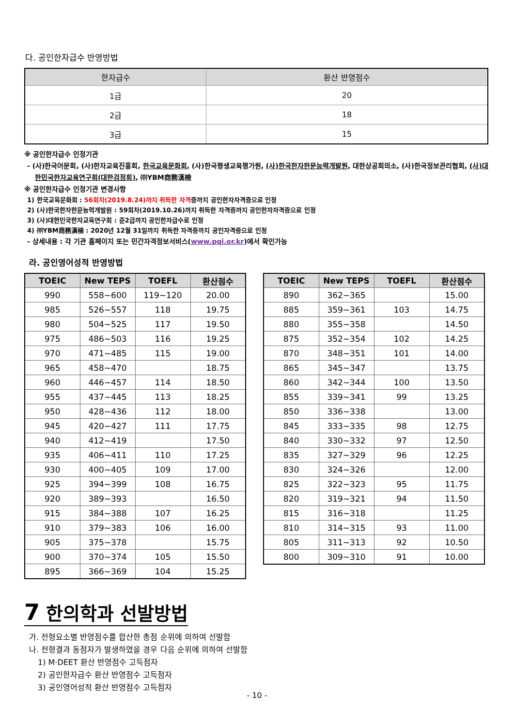다. 공인한자급수 반영방법
| 한자급수 | 환산 반영점수 |
| --- | --- |
| 1급 | 20 |
| 2급 | 18 |
| 3급 | 15 |
※ 공인한자급수 인정기관
- (사)한국어문회, (사)한자교육진흥회, 한국교육문화회, (사)한국평생교육평가원, (사)한국한자한문능력개발원, 대한상공회의소, (사)한국정보관리협회, (사)대한민국한자교육연구회(대한검정회), ㈜YBM商務漢檢
※ 공인한자급수 인정기관 변경사항
1) 한국교육문화회 : 56회차(2019.8.24)까지 취득한 자격증까지 공인한자자격증으로 인정
2) (사)한국한자한문능력개발원 : 59회차(2019.10.26)까지 취득한 자격증까지 공인한자자격증으로 인정
3) (사)대한민국한자교육연구회 : 준2급까지 공인한자급수로 인정
4) ㈜YBM商務漢檢 : 2020년 12월 31일까지 취득한 자격증까지 공인자격증으로 인정
- 상세내용 : 각 기관 홈페이지 또는 민간자격정보서비스(www.pqi.or.kr)에서 확인가능
라. 공인영어성적 반영방법
| TOEIC | New TEPS | TOEFL | 환산점수 |
| --- | --- | --- | --- |
| 990 | 558~600 | 119~120 | 20.00 |
| 985 | 526~557 | 118 | 19.75 |
| 980 | 504~525 | 117 | 19.50 |
| 975 | 486~503 | 116 | 19.25 |
| 970 | 471~485 | 115 | 19.00 |
| 965 | 458~470 | | 18.75 |
| 960 | 446~457 | 114 | 18.50 |
| 955 | 437~445 | 113 | 18.25 |
| 950 | 428~436 | 112 | 18.00 |
| 945 | 420~427 | 111 | 17.75 |
| 940 | 412~419 | | 17.50 |
| 935 | 406~411 | 110 | 17.25 |
| 930 | 400~405 | 109 | 17.00 |
| 925 | 394~399 | 108 | 16.75 |
| 920 | 389~393 | | 16.50 |
| 915 | 384~388 | 107 | 16.25 |
| 910 | 379~383 | 106 | 16.00 |
| 905 | 375~378 | | 15.75 |
| 900 | 370~374 | 105 | 15.50 |
| 895 | 366~369 | 104 | 15.25 |
| TOEIC | New TEPS | TOEFL | 환산점수 |
| --- | --- | --- | --- |
| 890 | 362~365 | | 15.00 |
| 885 | 359~361 | 103 | 14.75 |
| 880 | 355~358 | | 14.50 |
| 875 | 352~354 | 102 | 14.25 |
| 870 | 348~351 | 101 | 14.00 |
| 865 | 345~347 | | 13.75 |
| 860 | 342~344 | 100 | 13.50 |
| 855 | 339~341 | 99 | 13.25 |
| 850 | 336~338 | | 13.00 |
| 845 | 333~335 | 98 | 12.75 |
| 840 | 330~332 | 97 | 12.50 |
| 835 | 327~329 | 96 | 12.25 |
| 830 | 324~326 | | 12.00 |
| 825 | 322~323 | 95 | 11.75 |
| 820 | 319~321 | 94 | 11.50 |
| 815 | 316~318 | | 11.25 |
| 810 | 314~315 | 93 | 11.00 |
| 805 | 311~313 | 92 | 10.50 |
| 800 | 309~310 | 91 | 10.00 |
7 한의학과 선발방법
가. 전형요소별 반영점수를 합산한 총점 순위에 의하여 선발함
나. 전형결과 동점자가 발생하였을 경우 다음 순위에 의하여 선발함
1) M·DEET 환산 반영점수 고득점자
2) 공인한자급수 환산 반영점수 고득점자
3) 공인영어성적 환산 반영점수 고득점자
- 10 -